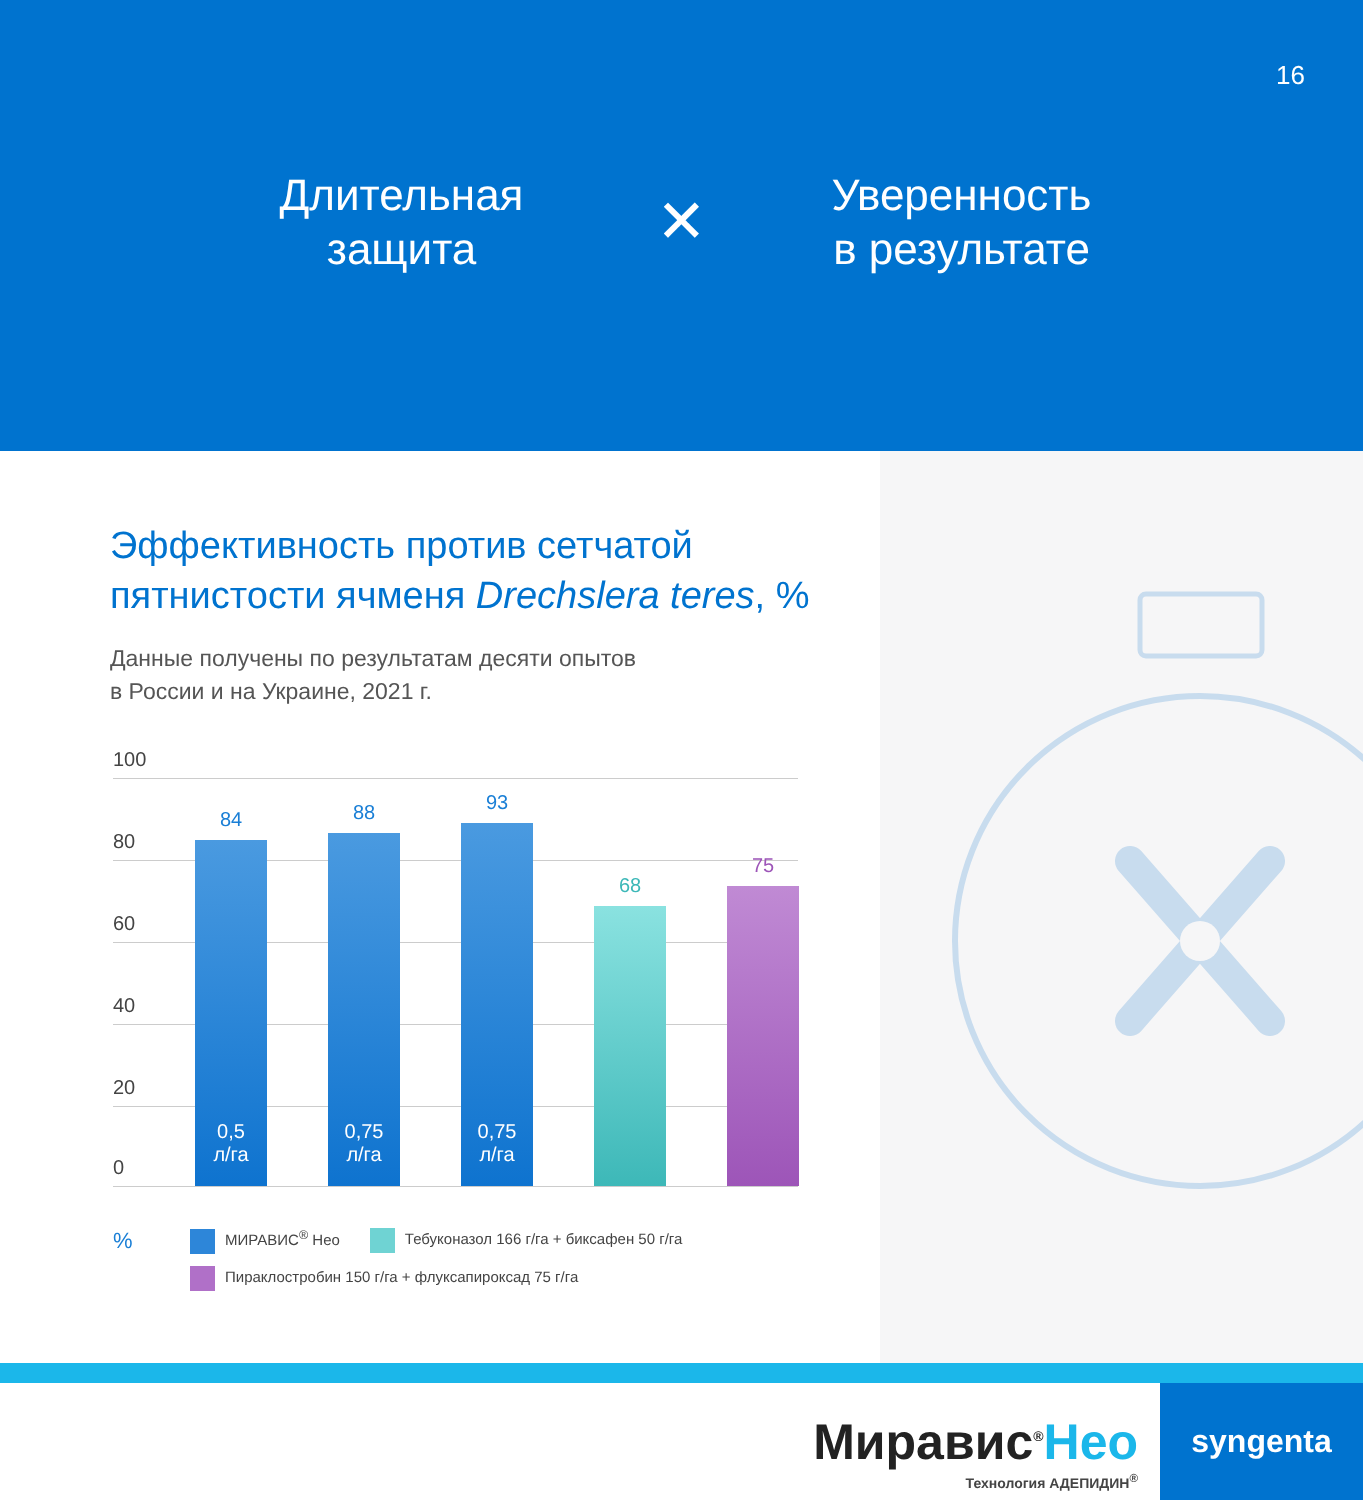16
Длительная
защита
✕
Уверенность
в результате
Эффективность против сетчатой пятнистости ячменя Drechslera teres, %
Данные получены по результатам десяти опытов
в России и на Украине, 2021 г.
100
80
60
40
20
0
84
0,5
л/га
88
0,75
л/га
93
0,75
л/га
68
75
%
МИРАВИС<sup>®</sup> Нео
Тебуконазол 166 г/га + биксафен 50 г/га
Пираклостробин 150 г/га + флуксапироксад 75 г/га
Миравис<sup>®</sup>Нео
Технология АДЕПИДИН<sup>®</sup>
syngenta